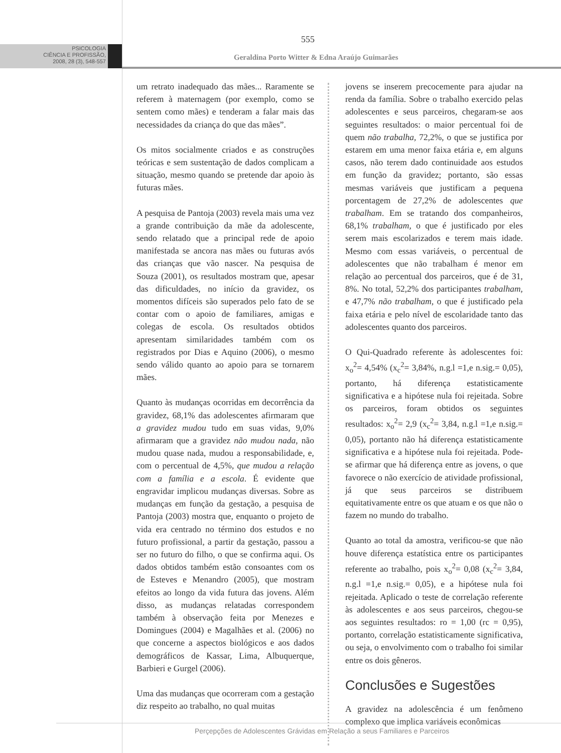PSICOLOGIA
CIÊNCIA E PROFISSÃO,
2008, 28 (3), 548-557
555
Geraldina Porto Witter & Edna Araújo Guimarães
um retrato inadequado das mães... Raramente se referem à maternagem (por exemplo, como se sentem como mães) e tenderam a falar mais das necessidades da criança do que das mães”.
Os mitos socialmente criados e as construções teóricas e sem sustentação de dados complicam a situação, mesmo quando se pretende dar apoio às futuras mães.
A pesquisa de Pantoja (2003) revela mais uma vez a grande contribuição da mãe da adolescente, sendo relatado que a principal rede de apoio manifestada se ancora nas mães ou futuras avós das crianças que vão nascer. Na pesquisa de Souza (2001), os resultados mostram que, apesar das dificuldades, no início da gravidez, os momentos difíceis são superados pelo fato de se contar com o apoio de familiares, amigas e colegas de escola. Os resultados obtidos apresentam similaridades também com os registrados por Dias e Aquino (2006), o mesmo sendo válido quanto ao apoio para se tornarem mães.
Quanto às mudanças ocorridas em decorrência da gravidez, 68,1% das adolescentes afirmaram que a gravidez mudou tudo em suas vidas, 9,0% afirmaram que a gravidez não mudou nada, não mudou quase nada, mudou a responsabilidade, e, com o percentual de 4,5%, que mudou a relação com a família e a escola. É evidente que engravidar implicou mudanças diversas. Sobre as mudanças em função da gestação, a pesquisa de Pantoja (2003) mostra que, enquanto o projeto de vida era centrado no término dos estudos e no futuro profissional, a partir da gestação, passou a ser no futuro do filho, o que se confirma aqui. Os dados obtidos também estão consoantes com os de Esteves e Menandro (2005), que mostram efeitos ao longo da vida futura das jovens. Além disso, as mudanças relatadas correspondem também à observação feita por Menezes e Domingues (2004) e Magalhães et al. (2006) no que concerne a aspectos biológicos e aos dados demográficos de Kassar, Lima, Albuquerque, Barbieri e Gurgel (2006).
Uma das mudanças que ocorreram com a gestação diz respeito ao trabalho, no qual muitas
jovens se inserem precocemente para ajudar na renda da família. Sobre o trabalho exercido pelas adolescentes e seus parceiros, chegaram-se aos seguintes resultados: o maior percentual foi de quem não trabalha, 72,2%, o que se justifica por estarem em uma menor faixa etária e, em alguns casos, não terem dado continuidade aos estudos em função da gravidez; portanto, são essas mesmas variáveis que justificam a pequena porcentagem de 27,2% de adolescentes que trabalham. Em se tratando dos companheiros, 68,1% trabalham, o que é justificado por eles serem mais escolarizados e terem mais idade. Mesmo com essas variáveis, o percentual de adolescentes que não trabalham é menor em relação ao percentual dos parceiros, que é de 31, 8%. No total, 52,2% dos participantes trabalham, e 47,7% não trabalham, o que é justificado pela faixa etária e pelo nível de escolaridade tanto das adolescentes quanto dos parceiros.
O Qui-Quadrado referente às adolescentes foi: x<sub>o</sub><sup>2</sup>= 4,54% (x<sub>c</sub><sup>2</sup>= 3,84%, n.g.l =1,e n.sig.= 0,05), portanto, há diferença estatisticamente significativa e a hipótese nula foi rejeitada. Sobre os parceiros, foram obtidos os seguintes resultados: x<sub>o</sub><sup>2</sup>= 2,9 (x<sub>c</sub><sup>2</sup>= 3,84, n.g.l =1,e n.sig.= 0,05), portanto não há diferença estatisticamente significativa e a hipótese nula foi rejeitada. Pode-se afirmar que há diferença entre as jovens, o que favorece o não exercício de atividade profissional, já que seus parceiros se distribuem equitativamente entre os que atuam e os que não o fazem no mundo do trabalho.
Quanto ao total da amostra, verificou-se que não houve diferença estatística entre os participantes referente ao trabalho, pois x<sub>o</sub><sup>2</sup>= 0,08 (x<sub>c</sub><sup>2</sup>= 3,84, n.g.l =1,e n.sig.= 0,05), e a hipótese nula foi rejeitada. Aplicado o teste de correlação referente às adolescentes e aos seus parceiros, chegou-se aos seguintes resultados: ro = 1,00 (rc = 0,95), portanto, correlação estatisticamente significativa, ou seja, o envolvimento com o trabalho foi similar entre os dois gêneros.
Conclusões e Sugestões
A gravidez na adolescência é um fenômeno complexo que implica variáveis econômicas
Perçepções de Adolescentes Grávidas em Relação a seus Familiares e Parceiros